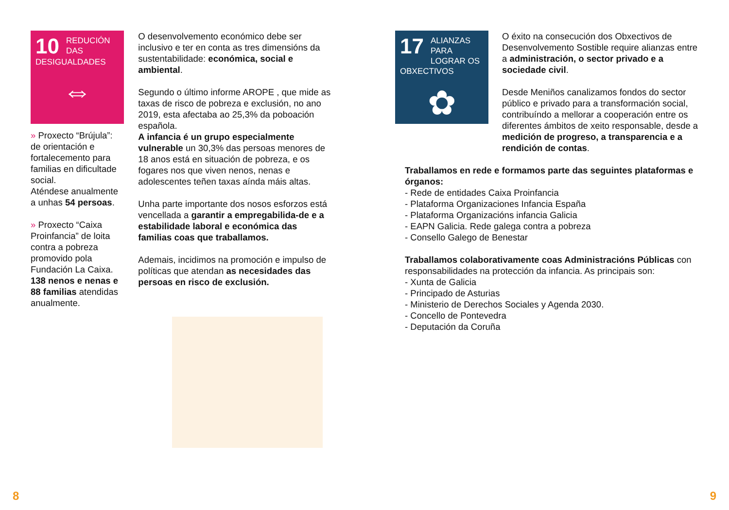10
REDUCIÓN DAS DESIGUALDADES
⇔
» Proxecto “Brújula”: de orientación e fortalecemento para familias en dificultade social.
Aténdese anualmente a unhas 54 persoas.
» Proxecto “Caixa Proinfancia” de loita contra a pobreza promovido pola Fundación La Caixa. 138 nenos e nenas e 88 familias atendidas anualmente.
O desenvolvemento económico debe ser inclusivo e ter en conta as tres dimensións da sustentabilidade: económica, social e ambiental.
Segundo o último informe AROPE , que mide as taxas de risco de pobreza e exclusión, no ano 2019, esta afectaba ao 25,3% da poboación española.
A infancia é un grupo especialmente vulnerable un 30,3% das persoas menores de 18 anos está en situación de pobreza, e os fogares nos que viven nenos, nenas e adolescentes teñen taxas aínda máis altas.
Unha parte importante dos nosos esforzos está vencellada a garantir a empregabilida-de e a estabilidade laboral e económica das familias coas que traballamos.
Ademais, incidimos na promoción e impulso de políticas que atendan as necesidades das persoas en risco de exclusión.
17
ALIANZAS PARA LOGRAR OS OBXECTIVOS
✿
O éxito na consecución dos Obxectivos de Desenvolvemento Sostible require alianzas entre a administración, o sector privado e a sociedade civil.
Desde Meniños canalizamos fondos do sector público e privado para a transformación social, contribuíndo a mellorar a cooperación entre os diferentes ámbitos de xeito responsable, desde a medición de progreso, a transparencia e a rendición de contas.
Traballamos en rede e formamos parte das seguintes plataformas e órganos:
- Rede de entidades Caixa Proinfancia
- Plataforma Organizaciones Infancia España
- Plataforma Organizacións infancia Galicia
- EAPN Galicia. Rede galega contra a pobreza
- Consello Galego de Benestar
Traballamos colaborativamente coas Administracións Públicas con responsabilidades na protección da infancia. As principais son:
- Xunta de Galicia
- Principado de Asturias
- Ministerio de Derechos Sociales y Agenda 2030.
- Concello de Pontevedra
- Deputación da Coruña
8 9